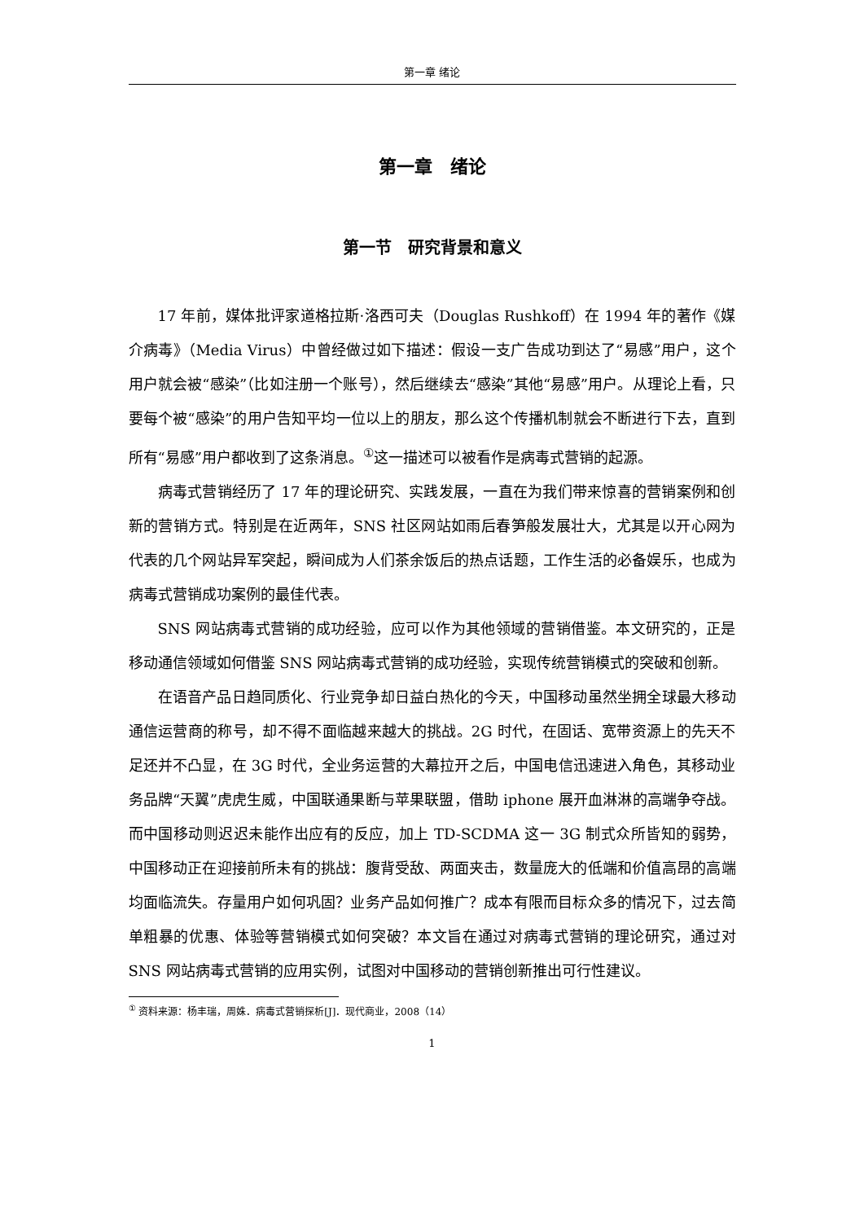第一章 绪论
第一章　绪论
第一节　研究背景和意义
17 年前，媒体批评家道格拉斯·洛西可夫（Douglas Rushkoff）在 1994 年的著作《媒介病毒》（Media Virus）中曾经做过如下描述：假设一支广告成功到达了“易感”用户，这个用户就会被“感染”（比如注册一个账号），然后继续去“感染”其他“易感”用户。从理论上看，只要每个被“感染”的用户告知平均一位以上的朋友，那么这个传播机制就会不断进行下去，直到所有“易感”用户都收到了这条消息。<sup>①</sup>这一描述可以被看作是病毒式营销的起源。
病毒式营销经历了 17 年的理论研究、实践发展，一直在为我们带来惊喜的营销案例和创新的营销方式。特别是在近两年，SNS 社区网站如雨后春笋般发展壮大，尤其是以开心网为代表的几个网站异军突起，瞬间成为人们茶余饭后的热点话题，工作生活的必备娱乐，也成为病毒式营销成功案例的最佳代表。
SNS 网站病毒式营销的成功经验，应可以作为其他领域的营销借鉴。本文研究的，正是移动通信领域如何借鉴 SNS 网站病毒式营销的成功经验，实现传统营销模式的突破和创新。
在语音产品日趋同质化、行业竞争却日益白热化的今天，中国移动虽然坐拥全球最大移动通信运营商的称号，却不得不面临越来越大的挑战。2G 时代，在固话、宽带资源上的先天不足还并不凸显，在 3G 时代，全业务运营的大幕拉开之后，中国电信迅速进入角色，其移动业务品牌“天翼”虎虎生威，中国联通果断与苹果联盟，借助 iphone 展开血淋淋的高端争夺战。而中国移动则迟迟未能作出应有的反应，加上 TD-SCDMA 这一 3G 制式众所皆知的弱势，中国移动正在迎接前所未有的挑战：腹背受敌、两面夹击，数量庞大的低端和价值高昂的高端均面临流失。存量用户如何巩固？业务产品如何推广？成本有限而目标众多的情况下，过去简单粗暴的优惠、体验等营销模式如何突破？本文旨在通过对病毒式营销的理论研究，通过对 SNS 网站病毒式营销的应用实例，试图对中国移动的营销创新推出可行性建议。
<sup>①</sup> 资料来源：杨丰瑞，周姝．病毒式营销探析[J]．现代商业，2008（14）
1